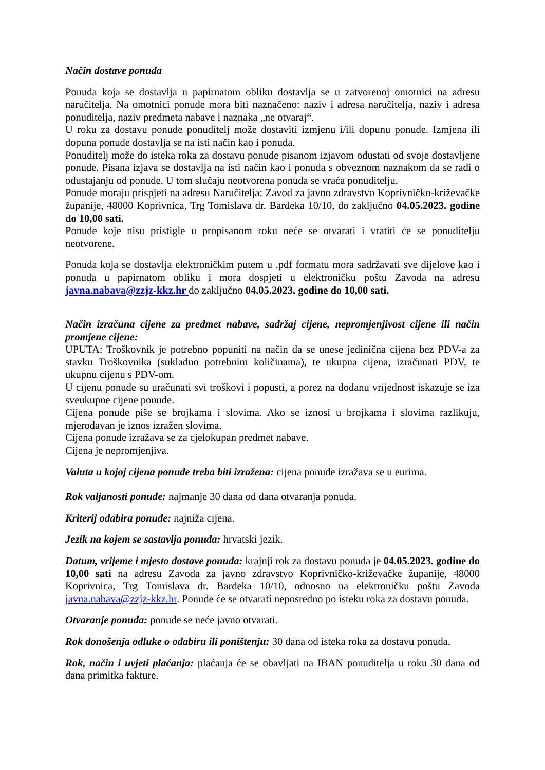Način dostave ponuda
Ponuda koja se dostavlja u papirnatom obliku dostavlja se u zatvorenoj omotnici na adresu naručitelja. Na omotnici ponude mora biti naznačeno: naziv i adresa naručitelja, naziv i adresa ponuditelja, naziv predmeta nabave i naznaka „ne otvaraj“.
U roku za dostavu ponude ponuditelj može dostaviti izmjenu i/ili dopunu ponude. Izmjena ili dopuna ponude dostavlja se na isti način kao i ponuda.
Ponuditelj može do isteka roka za dostavu ponude pisanom izjavom odustati od svoje dostavljene ponude. Pisana izjava se dostavlja na isti način kao i ponuda s obveznom naznakom da se radi o odustajanju od ponude. U tom slučaju neotvorena ponuda se vraća ponuditelju.
Ponude moraju prispjeti na adresu Naručitelja: Zavod za javno zdravstvo Koprivničko-križevačke županije, 48000 Koprivnica, Trg Tomislava dr. Bardeka 10/10, do zaključno 04.05.2023. godine do 10,00 sati.
Ponude koje nisu pristigle u propisanom roku neće se otvarati i vratiti će se ponuditelju neotvorene.
Ponuda koja se dostavlja elektroničkim putem u .pdf formatu mora sadržavati sve dijelove kao i ponuda u papirnatom obliku i mora dospjeti u elektroničku poštu Zavoda na adresu javna.nabava@zzjz-kkz.hr do zaključno 04.05.2023. godine do 10,00 sati.
Način izračuna cijene za predmet nabave, sadržaj cijene, nepromjenjivost cijene ili način promjene cijene:
UPUTA: Troškovnik je potrebno popuniti na način da se unese jedinična cijena bez PDV-a za stavku Troškovnika (sukladno potrebnim količinama), te ukupna cijena, izračunati PDV, te ukupnu cijenu s PDV-om.
U cijenu ponude su uračunati svi troškovi i popusti, a porez na dodanu vrijednost iskazuje se iza sveukupne cijene ponude.
Cijena ponude piše se brojkama i slovima. Ako se iznosi u brojkama i slovima razlikuju, mjerodavan je iznos izražen slovima.
Cijena ponude izražava se za cjelokupan predmet nabave.
Cijena je nepromjenjiva.
Valuta u kojoj cijena ponude treba biti izražena: cijena ponude izražava se u eurima.
Rok valjanosti ponude: najmanje 30 dana od dana otvaranja ponuda.
Kriterij odabira ponude: najniža cijena.
Jezik na kojem se sastavlja ponuda: hrvatski jezik.
Datum, vrijeme i mjesto dostave ponuda: krajnji rok za dostavu ponuda je 04.05.2023. godine do 10,00 sati na adresu Zavoda za javno zdravstvo Koprivničko-križevačke županije, 48000 Koprivnica, Trg Tomislava dr. Bardeka 10/10, odnosno na elektroničku poštu Zavoda javna.nabava@zzjz-kkz.hr. Ponude će se otvarati neposredno po isteku roka za dostavu ponuda.
Otvaranje ponuda: ponude se neće javno otvarati.
Rok donošenja odluke o odabiru ili poništenju: 30 dana od isteka roka za dostavu ponuda.
Rok, način i uvjeti plaćanja: plaćanja će se obavljati na IBAN ponuditelja u roku 30 dana od dana primitka fakture.